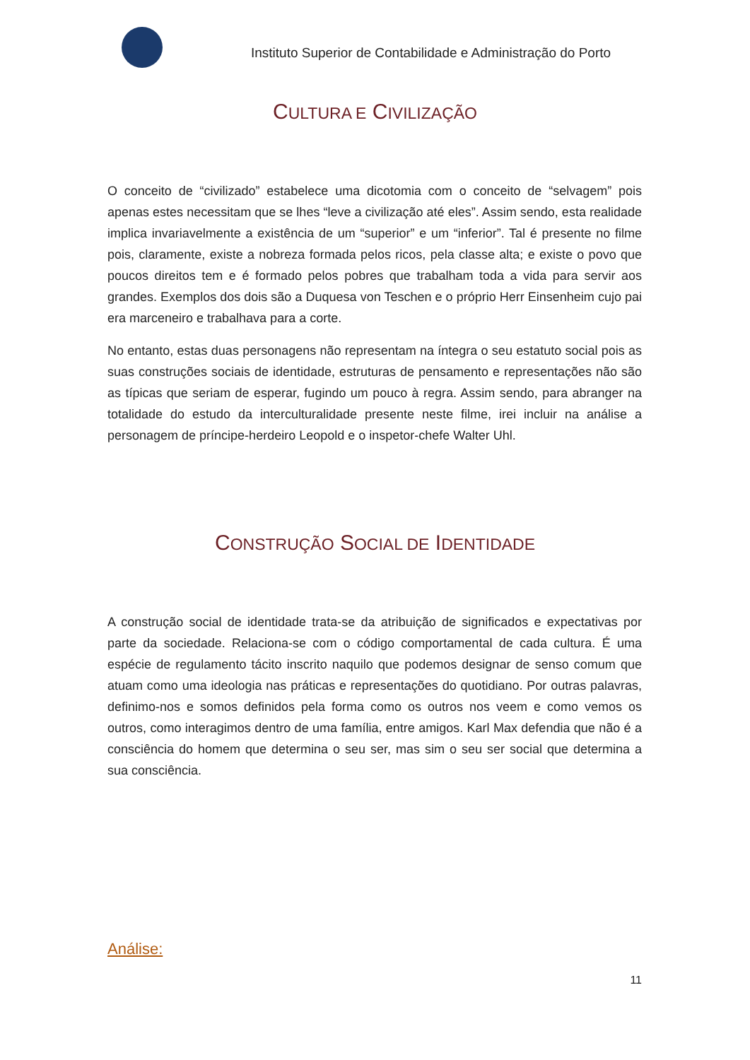Instituto Superior de Contabilidade e Administração do Porto
CULTURA E CIVILIZAÇÃO
O conceito de “civilizado” estabelece uma dicotomia com o conceito de “selvagem” pois apenas estes necessitam que se lhes “leve a civilização até eles”. Assim sendo, esta realidade implica invariavelmente a existência de um “superior” e um “inferior”. Tal é presente no filme pois, claramente, existe a nobreza formada pelos ricos, pela classe alta; e existe o povo que poucos direitos tem e é formado pelos pobres que trabalham toda a vida para servir aos grandes. Exemplos dos dois são a Duquesa von Teschen e o próprio Herr Einsenheim cujo pai era marceneiro e trabalhava para a corte.
No entanto, estas duas personagens não representam na íntegra o seu estatuto social pois as suas construções sociais de identidade, estruturas de pensamento e representações não são as típicas que seriam de esperar, fugindo um pouco à regra. Assim sendo, para abranger na totalidade do estudo da interculturalidade presente neste filme, irei incluir na análise a personagem de príncipe-herdeiro Leopold e o inspetor-chefe Walter Uhl.
CONSTRUÇÃO SOCIAL DE IDENTIDADE
A construção social de identidade trata-se da atribuição de significados e expectativas por parte da sociedade. Relaciona-se com o código comportamental de cada cultura. É uma espécie de regulamento tácito inscrito naquilo que podemos designar de senso comum que atuam como uma ideologia nas práticas e representações do quotidiano. Por outras palavras, definimo-nos e somos definidos pela forma como os outros nos veem e como vemos os outros, como interagimos dentro de uma família, entre amigos. Karl Max defendia que não é a consciência do homem que determina o seu ser, mas sim o seu ser social que determina a sua consciência.
Análise:
11